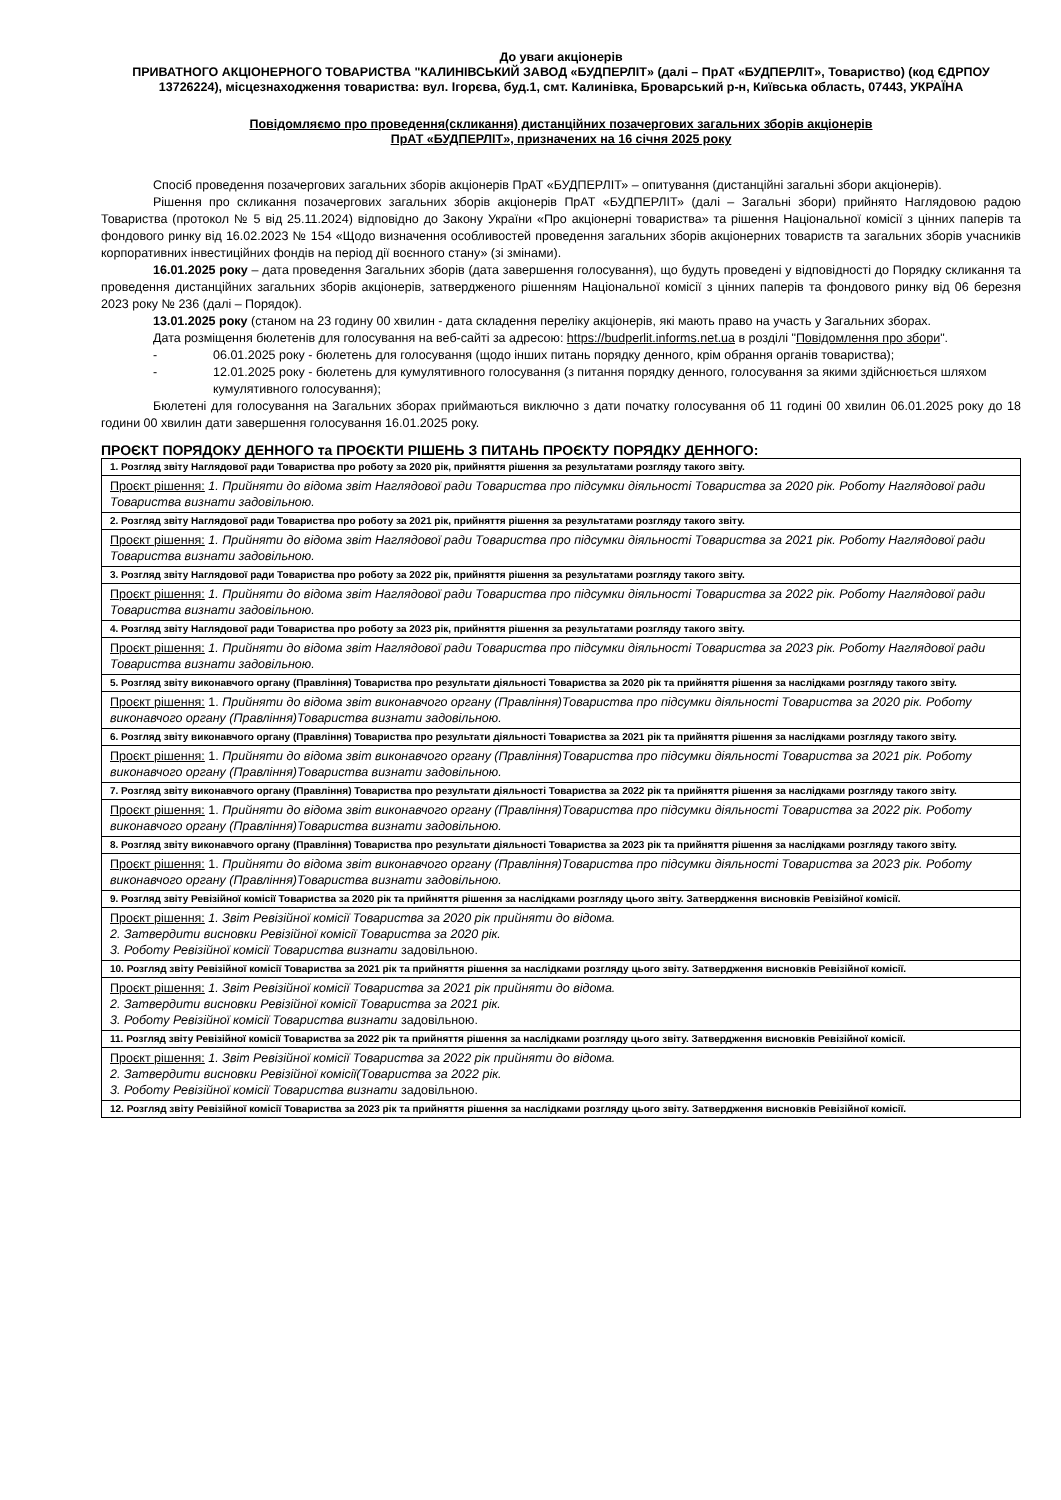До уваги акціонерів
ПРИВАТНОГО АКЦІОНЕРНОГО ТОВАРИСТВА "КАЛИНІВСЬКИЙ ЗАВОД «БУДПЕРЛІТ» (далі – ПрАТ «БУДПЕРЛІТ», Товариство) (код ЄДРПОУ 13726224), місцезнаходження товариства: вул. Ігорєва, буд.1, смт. Калинівка, Броварський р-н, Київська область, 07443, УКРАЇНА
Повідомляємо про проведення(скликання) дистанційних позачергових загальних зборів акціонерів
ПрАТ «БУДПЕРЛІТ», призначених на 16 січня 2025 року
Спосіб проведення позачергових загальних зборів акціонерів ПрАТ «БУДПЕРЛІТ» – опитування (дистанційні загальні збори акціонерів).
Рішення про скликання позачергових загальних зборів акціонерів ПрАТ «БУДПЕРЛІТ» (далі – Загальні збори) прийнято Наглядовою радою Товариства (протокол № 5 від 25.11.2024) відповідно до Закону України «Про акціонерні товариства» та рішення Національної комісії з цінних паперів та фондового ринку від 16.02.2023 № 154 «Щодо визначення особливостей проведення загальних зборів акціонерних товариств та загальних зборів учасників корпоративних інвестиційних фондів на період дії воєнного стану» (зі змінами).
16.01.2025 року – дата проведення Загальних зборів (дата завершення голосування), що будуть проведені у відповідності до Порядку скликання та проведення дистанційних загальних зборів акціонерів, затвердженого рішенням Національної комісії з цінних паперів та фондового ринку від 06 березня 2023 року № 236 (далі – Порядок).
13.01.2025 року (станом на 23 годину 00 хвилин - дата складення переліку акціонерів, які мають право на участь у Загальних зборах.
Дата розміщення бюлетенів для голосування на веб-сайті за адресою: https://budperlit.informs.net.ua в розділі "Повідомлення про збори".
- 06.01.2025 року - бюлетень для голосування (щодо інших питань порядку денного, крім обрання органів товариства);
- 12.01.2025 року - бюлетень для кумулятивного голосування (з питання порядку денного, голосування за якими здійснюється шляхом кумулятивного голосування);
Бюлетені для голосування на Загальних зборах приймаються виключно з дати початку голосування об 11 годині 00 хвилин 06.01.2025 року до 18 години 00 хвилин дати завершення голосування 16.01.2025 року.
ПРОЄКТ ПОРЯДОКУ ДЕННОГО та ПРОЄКТИ РІШЕНЬ З ПИТАНЬ ПРОЄКТУ ПОРЯДКУ ДЕННОГО:
| 1. Розгляд звіту Наглядової ради Товариства про роботу за 2020 рік, прийняття рішення за результатами розгляду такого звіту. |
| Проєкт рішення: 1. Прийняти до відома звіт Наглядової ради Товариства про підсумки діяльності Товариства за 2020 рік. Роботу Наглядової ради Товариства визнати задовільною. |
| 2. Розгляд звіту Наглядової ради Товариства про роботу за 2021 рік, прийняття рішення за результатами розгляду такого звіту. |
| Проєкт рішення: 1. Прийняти до відома звіт Наглядової ради Товариства про підсумки діяльності Товариства за 2021 рік. Роботу Наглядової ради Товариства визнати задовільною. |
| 3. Розгляд звіту Наглядової ради Товариства про роботу за 2022 рік, прийняття рішення за результатами розгляду такого звіту. |
| Проєкт рішення: 1. Прийняти до відома звіт Наглядової ради Товариства про підсумки діяльності Товариства за 2022 рік. Роботу Наглядової ради Товариства визнати задовільною. |
| 4. Розгляд звіту Наглядової ради Товариства про роботу за 2023 рік, прийняття рішення за результатами розгляду такого звіту. |
| Проєкт рішення: 1. Прийняти до відома звіт Наглядової ради Товариства про підсумки діяльності Товариства за 2023 рік. Роботу Наглядової ради Товариства визнати задовільною. |
| 5. Розгляд звіту виконавчого органу (Правління) Товариства про результати діяльності Товариства за 2020 рік та прийняття рішення за наслідками розгляду такого звіту. |
| Проєкт рішення: 1. Прийняти до відома звіт виконавчого органу (Правління)Товариства про підсумки діяльності Товариства за 2020 рік. Роботу виконавчого органу (Правління)Товариства визнати задовільною. |
| 6. Розгляд звіту виконавчого органу (Правління) Товариства про результати діяльності Товариства за 2021 рік та прийняття рішення за наслідками розгляду такого звіту. |
| Проєкт рішення: 1. Прийняти до відома звіт виконавчого органу (Правління)Товариства про підсумки діяльності Товариства за 2021 рік. Роботу виконавчого органу (Правління)Товариства визнати задовільною. |
| 7. Розгляд звіту виконавчого органу (Правління) Товариства про результати діяльності Товариства за 2022 рік та прийняття рішення за наслідками розгляду такого звіту. |
| Проєкт рішення: 1. Прийняти до відома звіт виконавчого органу (Правління)Товариства про підсумки діяльності Товариства за 2022 рік. Роботу виконавчого органу (Правління)Товариства визнати задовільною. |
| 8. Розгляд звіту виконавчого органу (Правління) Товариства про результати діяльності Товариства за 2023 рік та прийняття рішення за наслідками розгляду такого звіту. |
| Проєкт рішення: 1. Прийняти до відома звіт виконавчого органу (Правління)Товариства про підсумки діяльності Товариства за 2023 рік. Роботу виконавчого органу (Правління)Товариства визнати задовільною. |
| 9. Розгляд звіту Ревізійної комісії Товариства за 2020 рік та прийняття рішення за наслідками розгляду цього звіту. Затвердження висновків Ревізійної комісії. |
| Проєкт рішення: 1. Звіт Ревізійної комісії Товариства за 2020 рік прийняти до відома. 2. Затвердити висновки Ревізійної комісії Товариства за 2020 рік. 3. Роботу Ревізійної комісії Товариства визнати задовільною. |
| 10. Розгляд звіту Ревізійної комісії Товариства за 2021 рік та прийняття рішення за наслідками розгляду цього звіту. Затвердження висновків Ревізійної комісії. |
| Проєкт рішення: 1. Звіт Ревізійної комісії Товариства за 2021 рік прийняти до відома. 2. Затвердити висновки Ревізійної комісії Товариства за 2021 рік. 3. Роботу Ревізійної комісії Товариства визнати задовільною. |
| 11. Розгляд звіту Ревізійної комісії Товариства за 2022 рік та прийняття рішення за наслідками розгляду цього звіту. Затвердження висновків Ревізійної комісії. |
| Проєкт рішення: 1. Звіт Ревізійної комісії Товариства за 2022 рік прийняти до відома. 2. Затвердити висновки Ревізійної комісії(Товариства за 2022 рік. 3. Роботу Ревізійної комісії Товариства визнати задовільною. |
| 12. Розгляд звіту Ревізійної комісії Товариства за 2023 рік та прийняття рішення за наслідками розгляду цього звіту. Затвердження висновків Ревізійної комісії. |